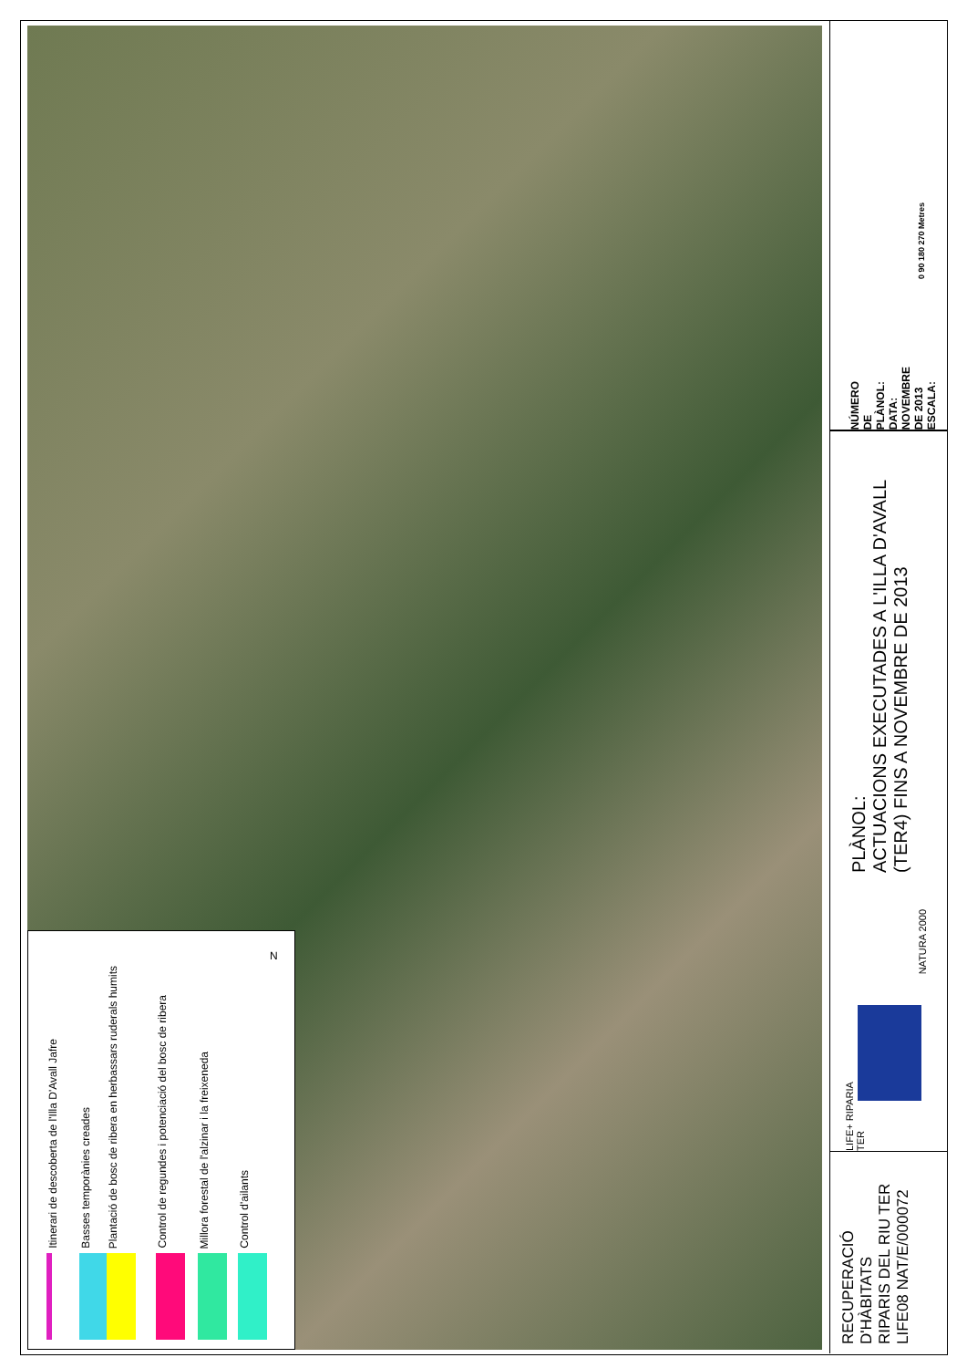Itinerari de descoberta de l'Illa D'Avall Jafre
Basses temporànies creades
Plantació de bosc de ribera en herbassars ruderals humits
Control de regundes i potenciació del bosc de ribera
Millora forestal de l'alzinar i la freixeneda
Control d'ailants
N
NÚMERO DE PLÀNOL:
DATA: NOVEMBRE DE 2013
ESCALA:
0 90 180 270 Metres
PLÀNOL:
ACTUACIONS EXECUTADES A L'ILLA D'AVALL
(TER4) FINS A NOVEMBRE DE 2013
LIFE+ RIPARIA TER
NATURA 2000
RECUPERACIÓ
D'HÀBITATS
RIPARIS DEL RIU TER
LIFE08 NAT/E/000072